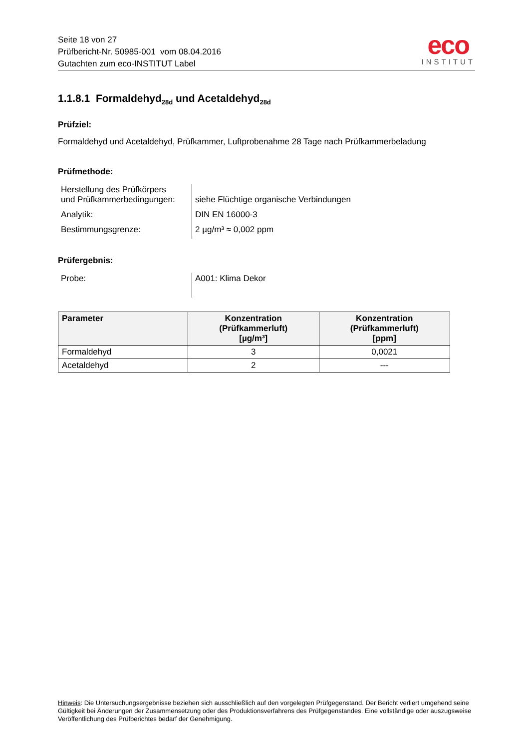Seite 18 von 27
Prüfbericht-Nr. 50985-001 vom 08.04.2016
Gutachten zum eco-INSTITUT Label
eco
INSTITUT
1.1.8.1 Formaldehyd<sub>28d</sub> und Acetaldehyd<sub>28d</sub>
Prüfziel:
Formaldehyd und Acetaldehyd, Prüfkammer, Luftprobenahme 28 Tage nach Prüfkammerbeladung
Prüfmethode:
Herstellung des Prüfkörpers
und Prüfkammerbedingungen:
siehe Flüchtige organische Verbindungen
Analytik:
DIN EN 16000-3
Bestimmungsgrenze:
2 µg/m³ ≈ 0,002 ppm
Prüfergebnis:
Probe:
A001: Klima Dekor
| Parameter | Konzentration (Prüfkammerluft) [µg/m³] | Konzentration (Prüfkammerluft) [ppm] |
| --- | --- | --- |
| Formaldehyd | 3 | 0,0021 |
| Acetaldehyd | 2 | --- |
Hinweis: Die Untersuchungsergebnisse beziehen sich ausschließlich auf den vorgelegten Prüfgegenstand. Der Bericht verliert umgehend seine Gültigkeit bei Änderungen der Zusammensetzung oder des Produktionsverfahrens des Prüfgegenstandes. Eine vollständige oder auszugsweise Veröffentlichung des Prüfberichtes bedarf der Genehmigung.